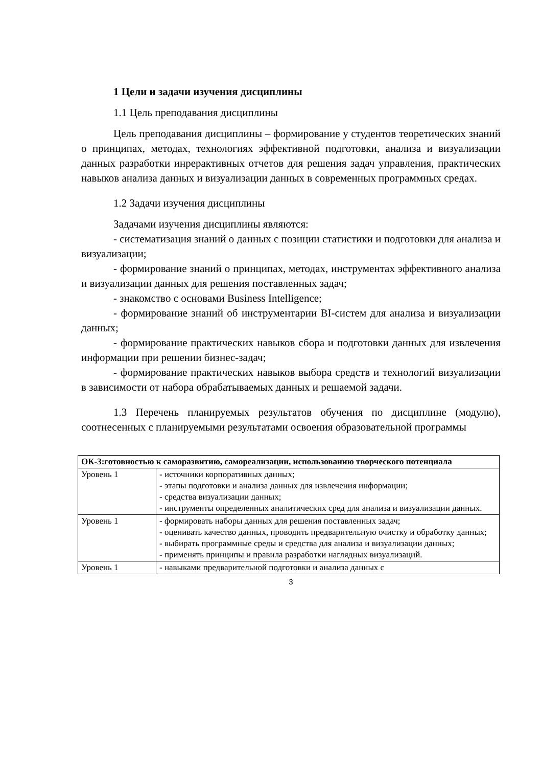1 Цели и задачи изучения дисциплины
1.1 Цель преподавания дисциплины
Цель преподавания дисциплины – формирование у студентов теоретических знаний о принципах, методах, технологиях эффективной подготовки, анализа и визуализации данных разработки инрерактивных отчетов для решения задач управления, практических навыков анализа данных и визуализации данных в современных программных средах.
1.2 Задачи изучения дисциплины
Задачами изучения дисциплины являются:
- систематизация знаний о данных с позиции статистики и подготовки для анализа и визуализации;
- формирование знаний о принципах, методах, инструментах эффективного анализа и визуализации данных для решения поставленных задач;
- знакомство с основами Business Intelligence;
- формирование знаний об инструментарии BI-систем для анализа и визуализации данных;
- формирование практических навыков сбора и подготовки данных для извлечения информации при решении бизнес-задач;
- формирование практических навыков выбора средств и технологий визуализации в зависимости от набора обрабатываемых данных и решаемой задачи.
1.3 Перечень планируемых результатов обучения по дисциплине (модулю), соотнесенных с планируемыми результатами освоения образовательной программы
| ОК-3:готовностью к саморазвитию, самореализации, использованию творческого потенциала | |
| Уровень 1 | - источники корпоративных данных; - этапы подготовки и анализа данных для извлечения информации; - средства визуализации данных; - инструменты определенных аналитических сред для анализа и визуализации данных. |
| Уровень 1 | - формировать наборы данных для решения поставленных задач; - оценивать качество данных, проводить предварительную очистку и обработку данных; - выбирать программные среды и средства для анализа и визуализации данных; - применять принципы и правила разработки наглядных визуализаций. |
| Уровень 1 | - навыками предварительной подготовки и анализа данных с |
3